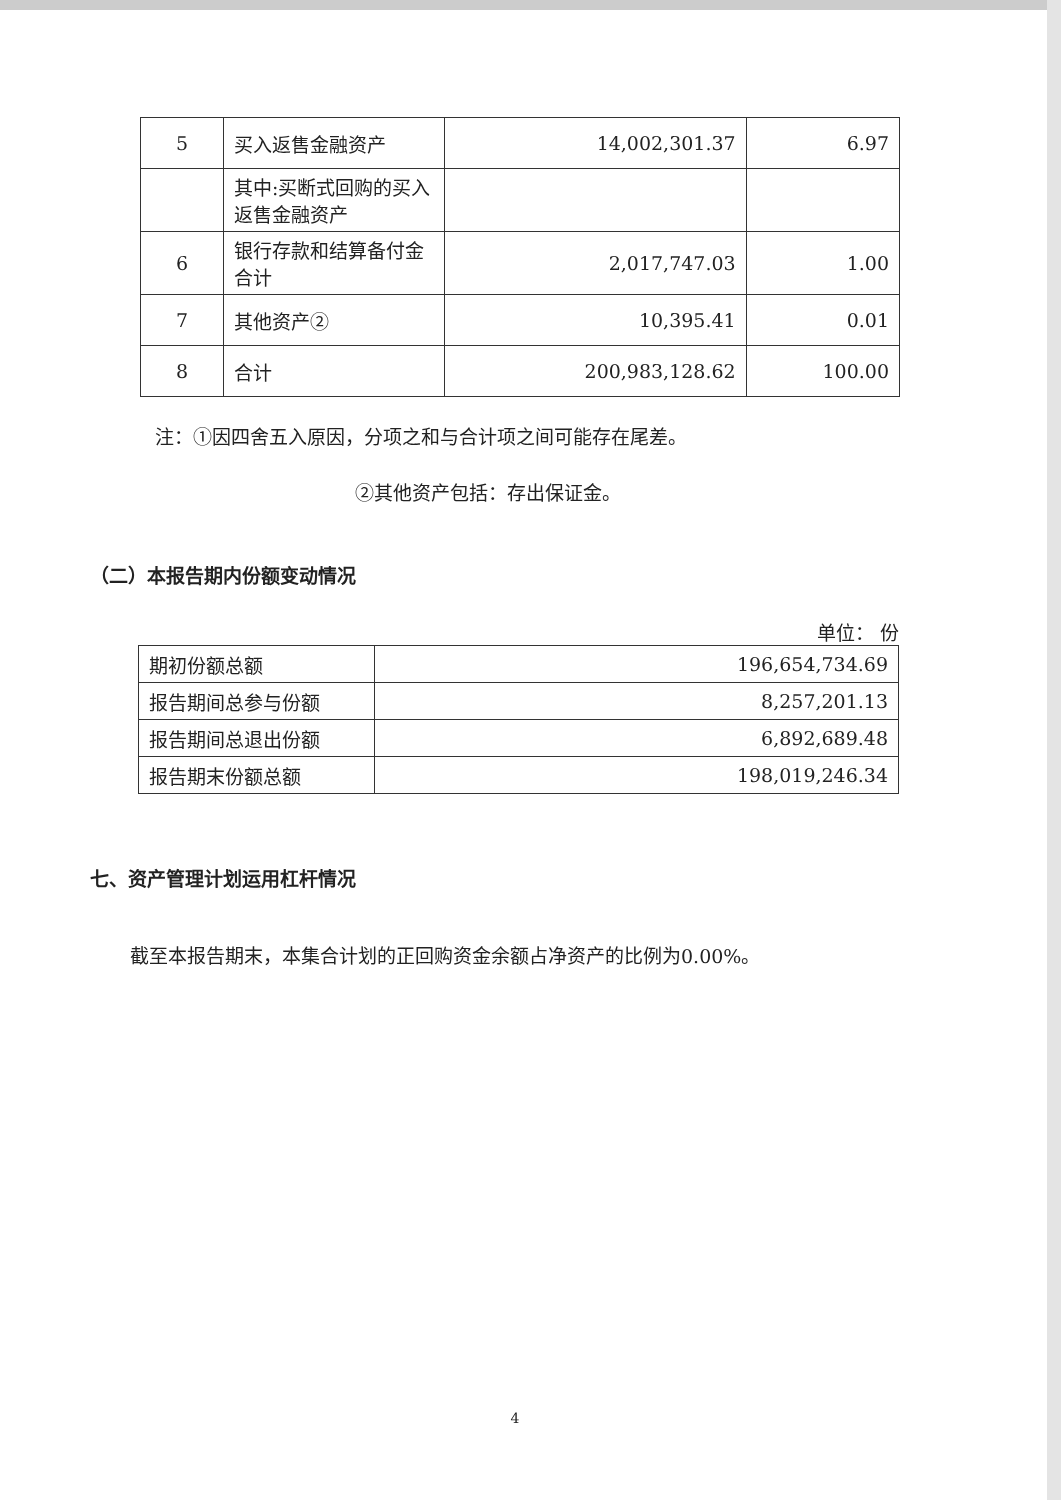| 5 | 买入返售金融资产 | 14,002,301.37 | 6.97 |
| | 其中:买断式回购的买入返售金融资产 | | |
| 6 | 银行存款和结算备付金合计 | 2,017,747.03 | 1.00 |
| 7 | 其他资产② | 10,395.41 | 0.01 |
| 8 | 合计 | 200,983,128.62 | 100.00 |
注：①因四舍五入原因，分项之和与合计项之间可能存在尾差。
②其他资产包括：存出保证金。
（二）本报告期内份额变动情况
单位： 份
| 期初份额总额 | 196,654,734.69 |
| 报告期间总参与份额 | 8,257,201.13 |
| 报告期间总退出份额 | 6,892,689.48 |
| 报告期末份额总额 | 198,019,246.34 |
七、资产管理计划运用杠杆情况
截至本报告期末，本集合计划的正回购资金余额占净资产的比例为0.00%。
4